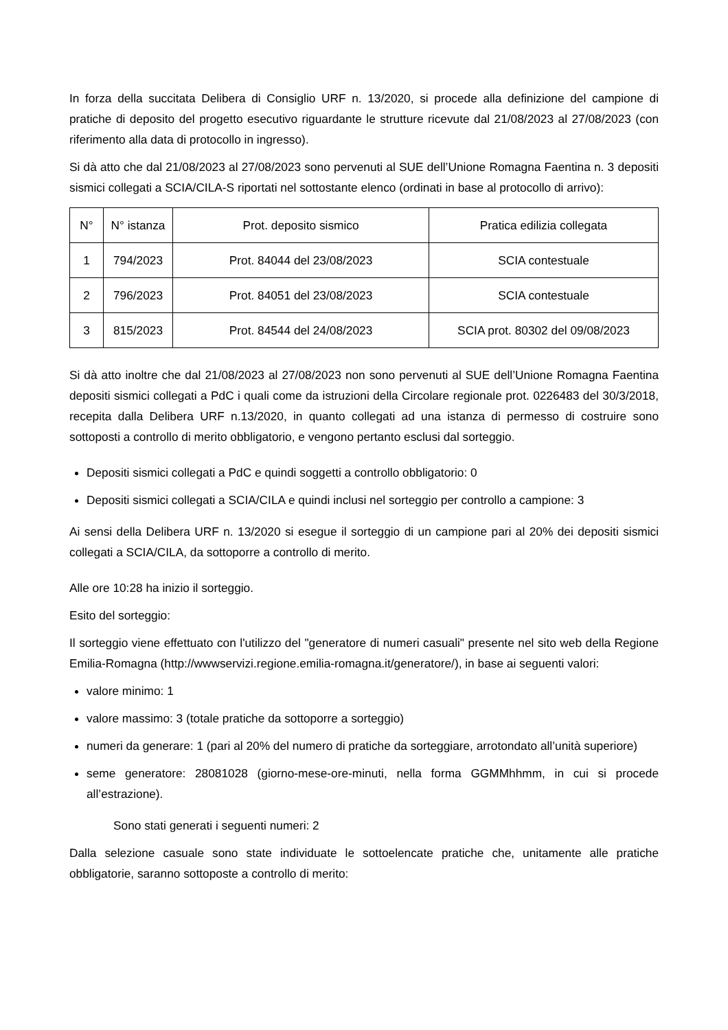In forza della succitata Delibera di Consiglio URF n. 13/2020, si procede alla definizione del campione di pratiche di deposito del progetto esecutivo riguardante le strutture ricevute dal 21/08/2023 al 27/08/2023 (con riferimento alla data di protocollo in ingresso).
Si dà atto che dal 21/08/2023 al 27/08/2023 sono pervenuti al SUE dell’Unione Romagna Faentina n. 3 depositi sismici collegati a SCIA/CILA-S riportati nel sottostante elenco (ordinati in base al protocollo di arrivo):
| N° | N° istanza | Prot. deposito sismico | Pratica edilizia collegata |
| --- | --- | --- | --- |
| 1 | 794/2023 | Prot. 84044 del 23/08/2023 | SCIA contestuale |
| 2 | 796/2023 | Prot. 84051 del 23/08/2023 | SCIA contestuale |
| 3 | 815/2023 | Prot. 84544 del 24/08/2023 | SCIA prot. 80302 del 09/08/2023 |
Si dà atto inoltre che dal 21/08/2023 al 27/08/2023 non sono pervenuti al SUE dell’Unione Romagna Faentina depositi sismici collegati a PdC i quali come da istruzioni della Circolare regionale prot. 0226483 del 30/3/2018, recepita dalla Delibera URF n.13/2020, in quanto collegati ad una istanza di permesso di costruire sono sottoposti a controllo di merito obbligatorio, e vengono pertanto esclusi dal sorteggio.
Depositi sismici collegati a PdC e quindi soggetti a controllo obbligatorio: 0
Depositi sismici collegati a SCIA/CILA e quindi inclusi nel sorteggio per controllo a campione: 3
Ai sensi della Delibera URF n. 13/2020 si esegue il sorteggio di un campione pari al 20% dei depositi sismici collegati a SCIA/CILA, da sottoporre a controllo di merito.
Alle ore 10:28 ha inizio il sorteggio.
Esito del sorteggio:
Il sorteggio viene effettuato con l'utilizzo del "generatore di numeri casuali" presente nel sito web della Regione Emilia-Romagna (http://wwwservizi.regione.emilia-romagna.it/generatore/), in base ai seguenti valori:
valore minimo: 1
valore massimo: 3 (totale pratiche da sottoporre a sorteggio)
numeri da generare: 1 (pari al 20% del numero di pratiche da sorteggiare, arrotondato all’unità superiore)
seme generatore: 28081028 (giorno-mese-ore-minuti, nella forma GGMMhhmm, in cui si procede all’estrazione).
Sono stati generati i seguenti numeri: 2
Dalla selezione casuale sono state individuate le sottoelencate pratiche che, unitamente alle pratiche obbligatorie, saranno sottoposte a controllo di merito: